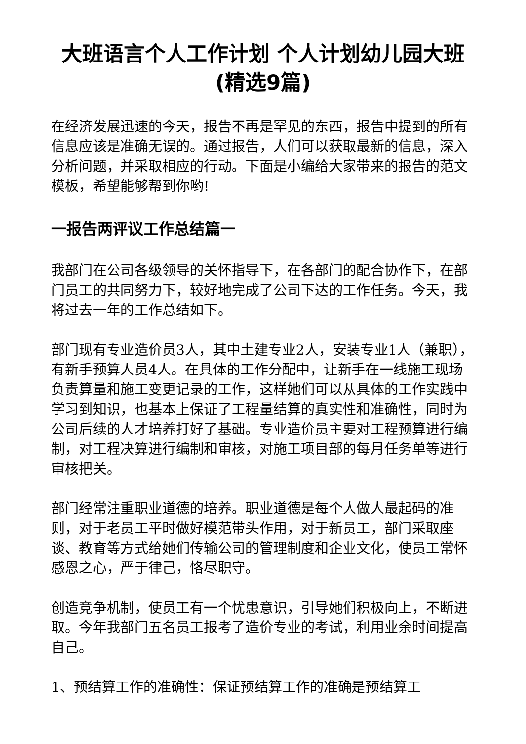大班语言个人工作计划 个人计划幼儿园大班(精选9篇)
在经济发展迅速的今天，报告不再是罕见的东西，报告中提到的所有信息应该是准确无误的。通过报告，人们可以获取最新的信息，深入分析问题，并采取相应的行动。下面是小编给大家带来的报告的范文模板，希望能够帮到你哟!
一报告两评议工作总结篇一
我部门在公司各级领导的关怀指导下，在各部门的配合协作下，在部门员工的共同努力下，较好地完成了公司下达的工作任务。今天，我将过去一年的工作总结如下。
部门现有专业造价员3人，其中土建专业2人，安装专业1人（兼职），有新手预算人员4人。在具体的工作分配中，让新手在一线施工现场负责算量和施工变更记录的工作，这样她们可以从具体的工作实践中学习到知识，也基本上保证了工程量结算的真实性和准确性，同时为公司后续的人才培养打好了基础。专业造价员主要对工程预算进行编制，对工程决算进行编制和审核，对施工项目部的每月任务单等进行审核把关。
部门经常注重职业道德的培养。职业道德是每个人做人最起码的准则，对于老员工平时做好模范带头作用，对于新员工，部门采取座谈、教育等方式给她们传输公司的管理制度和企业文化，使员工常怀感恩之心，严于律己，恪尽职守。
创造竞争机制，使员工有一个忧患意识，引导她们积极向上，不断进取。今年我部门五名员工报考了造价专业的考试，利用业余时间提高自己。
1、预结算工作的准确性：保证预结算工作的准确是预结算工